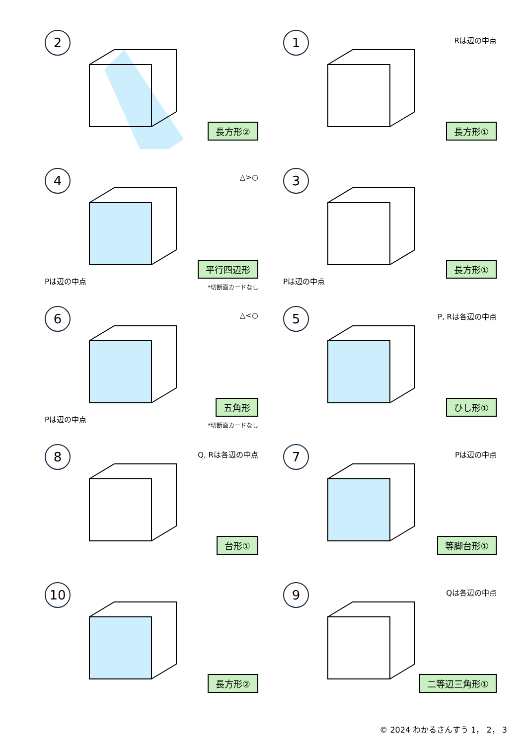2
長方形②
1
Rは辺の中点
長方形①
4
△>○
Pは辺の中点
平行四辺形
*切断面カードなし
3
Pは辺の中点
長方形①
6
△<○
Pは辺の中点
五角形
*切断面カードなし
5
P, Rは各辺の中点
ひし形①
8
Q, Rは各辺の中点
台形①
7
Pは辺の中点
等脚台形①
10
長方形②
9
Qは各辺の中点
二等辺三角形①
© 2024 わかるさんすう 1， 2， 3